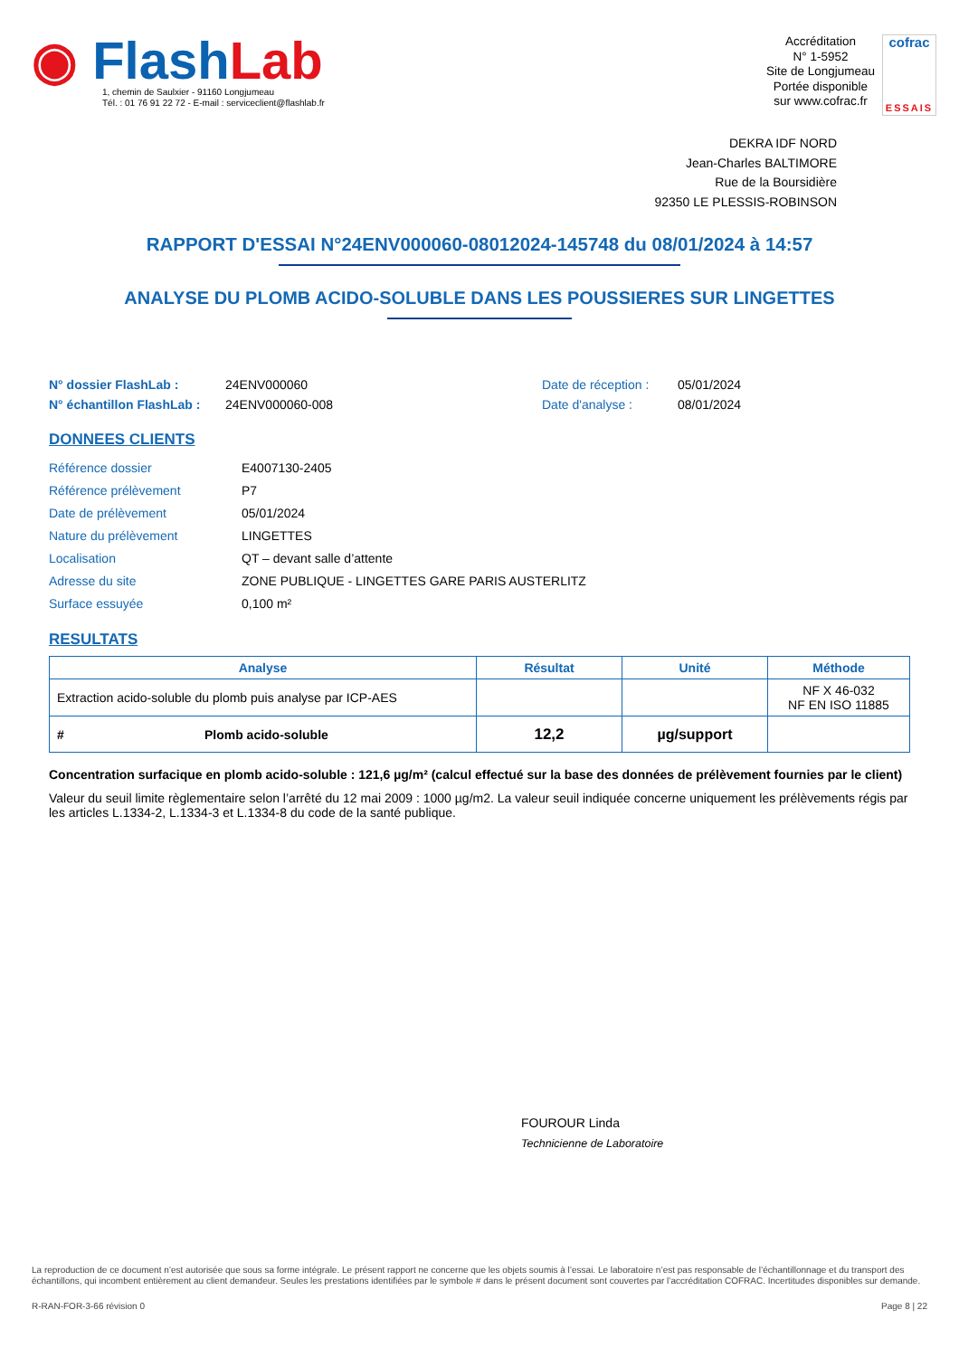◉ Flash Lab
1, chemin de Saulxier - 91160 Longjumeau
Tél. : 01 76 91 22 72 - E-mail : serviceclient@flashlab.fr
Accréditation
N° 1-5952
Site de Longjumeau
Portée disponible
sur www.cofrac.fr
cofrac
ESSAIS
DEKRA IDF NORD
Jean-Charles BALTIMORE
Rue de la Boursidière
92350 LE PLESSIS-ROBINSON
RAPPORT D'ESSAI N°24ENV000060-08012024-145748 du 08/01/2024 à 14:57
ANALYSE DU PLOMB ACIDO-SOLUBLE DANS LES POUSSIERES SUR LINGETTES
N° dossier FlashLab :
N° échantillon FlashLab :
24ENV000060
24ENV000060-008
Date de réception :
Date d'analyse :
05/01/2024
08/01/2024
DONNEES CLIENTS
| Référence dossier | E4007130-2405 |
| Référence prélèvement | P7 |
| Date de prélèvement | 05/01/2024 |
| Nature du prélèvement | LINGETTES |
| Localisation | QT – devant salle d’attente |
| Adresse du site | ZONE PUBLIQUE - LINGETTES GARE PARIS AUSTERLITZ |
| Surface essuyée | 0,100 m² |
RESULTATS
| Analyse | Résultat | Unité | Méthode |
| --- | --- | --- | --- |
| Extraction acido-soluble du plomb puis analyse par ICP-AES | | | NF X 46-032 NF EN ISO 11885 |
| # Plomb acido-soluble | 12,2 | µg/support | |
Concentration surfacique en plomb acido-soluble : 121,6 µg/m² (calcul effectué sur la base des données de prélèvement fournies par le client)
Valeur du seuil limite règlementaire selon l’arrêté du 12 mai 2009 : 1000 µg/m2. La valeur seuil indiquée concerne uniquement les prélèvements régis par les articles L.1334-2, L.1334-3 et L.1334-8 du code de la santé publique.
FOUROUR Linda
Technicienne de Laboratoire
La reproduction de ce document n’est autorisée que sous sa forme intégrale. Le présent rapport ne concerne que les objets soumis à l’essai. Le laboratoire n’est pas responsable de l’échantillonnage et du transport des échantillons, qui incombent entièrement au client demandeur. Seules les prestations identifiées par le symbole # dans le présent document sont couvertes par l’accréditation COFRAC. Incertitudes disponibles sur demande.
R-RAN-FOR-3-66 révision 0 Page 8 | 22